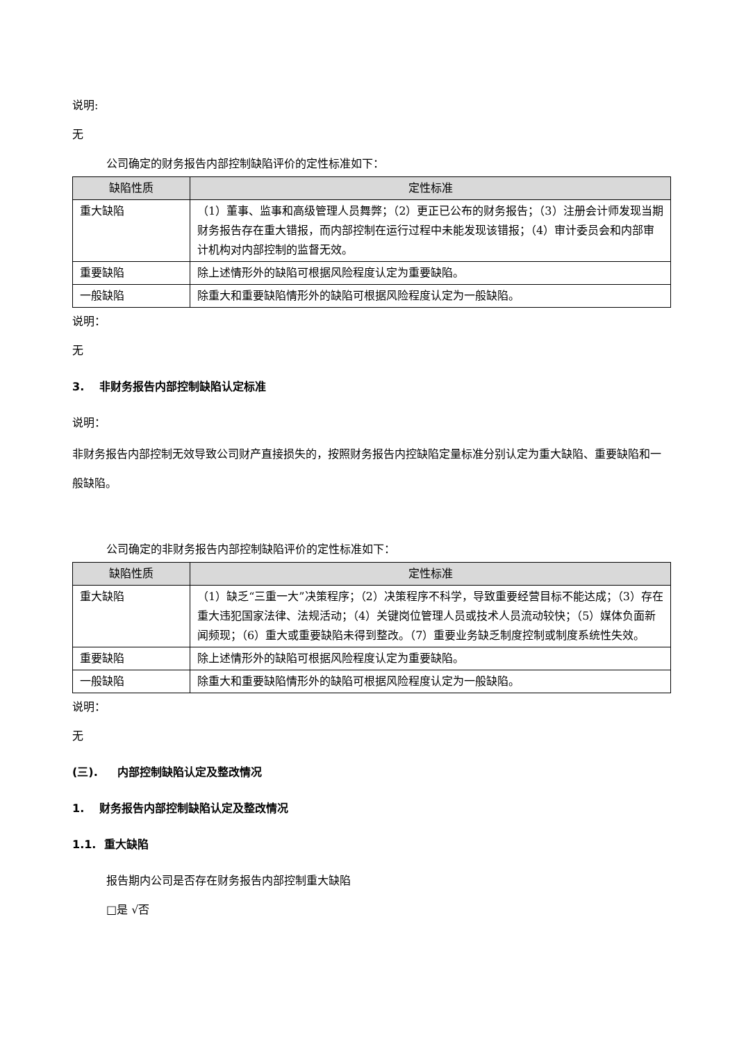说明:
无
公司确定的财务报告内部控制缺陷评价的定性标准如下：
| 缺陷性质 | 定性标准 |
| --- | --- |
| 重大缺陷 | （1）董事、监事和高级管理人员舞弊；（2）更正已公布的财务报告；（3）注册会计师发现当期财务报告存在重大错报，而内部控制在运行过程中未能发现该错报；（4）审计委员会和内部审计机构对内部控制的监督无效。 |
| 重要缺陷 | 除上述情形外的缺陷可根据风险程度认定为重要缺陷。 |
| 一般缺陷 | 除重大和重要缺陷情形外的缺陷可根据风险程度认定为一般缺陷。 |
说明：
无
3. 非财务报告内部控制缺陷认定标准
说明：
非财务报告内部控制无效导致公司财产直接损失的，按照财务报告内控缺陷定量标准分别认定为重大缺陷、重要缺陷和一般缺陷。
公司确定的非财务报告内部控制缺陷评价的定性标准如下：
| 缺陷性质 | 定性标准 |
| --- | --- |
| 重大缺陷 | （1）缺乏“三重一大”决策程序；（2）决策程序不科学，导致重要经营目标不能达成；（3）存在重大违犯国家法律、法规活动；（4）关键岗位管理人员或技术人员流动较快；（5）媒体负面新闻频现；（6）重大或重要缺陷未得到整改。（7）重要业务缺乏制度控制或制度系统性失效。 |
| 重要缺陷 | 除上述情形外的缺陷可根据风险程度认定为重要缺陷。 |
| 一般缺陷 | 除重大和重要缺陷情形外的缺陷可根据风险程度认定为一般缺陷。 |
说明：
无
(三). 内部控制缺陷认定及整改情况
1. 财务报告内部控制缺陷认定及整改情况
1.1. 重大缺陷
报告期内公司是否存在财务报告内部控制重大缺陷
□是 √否